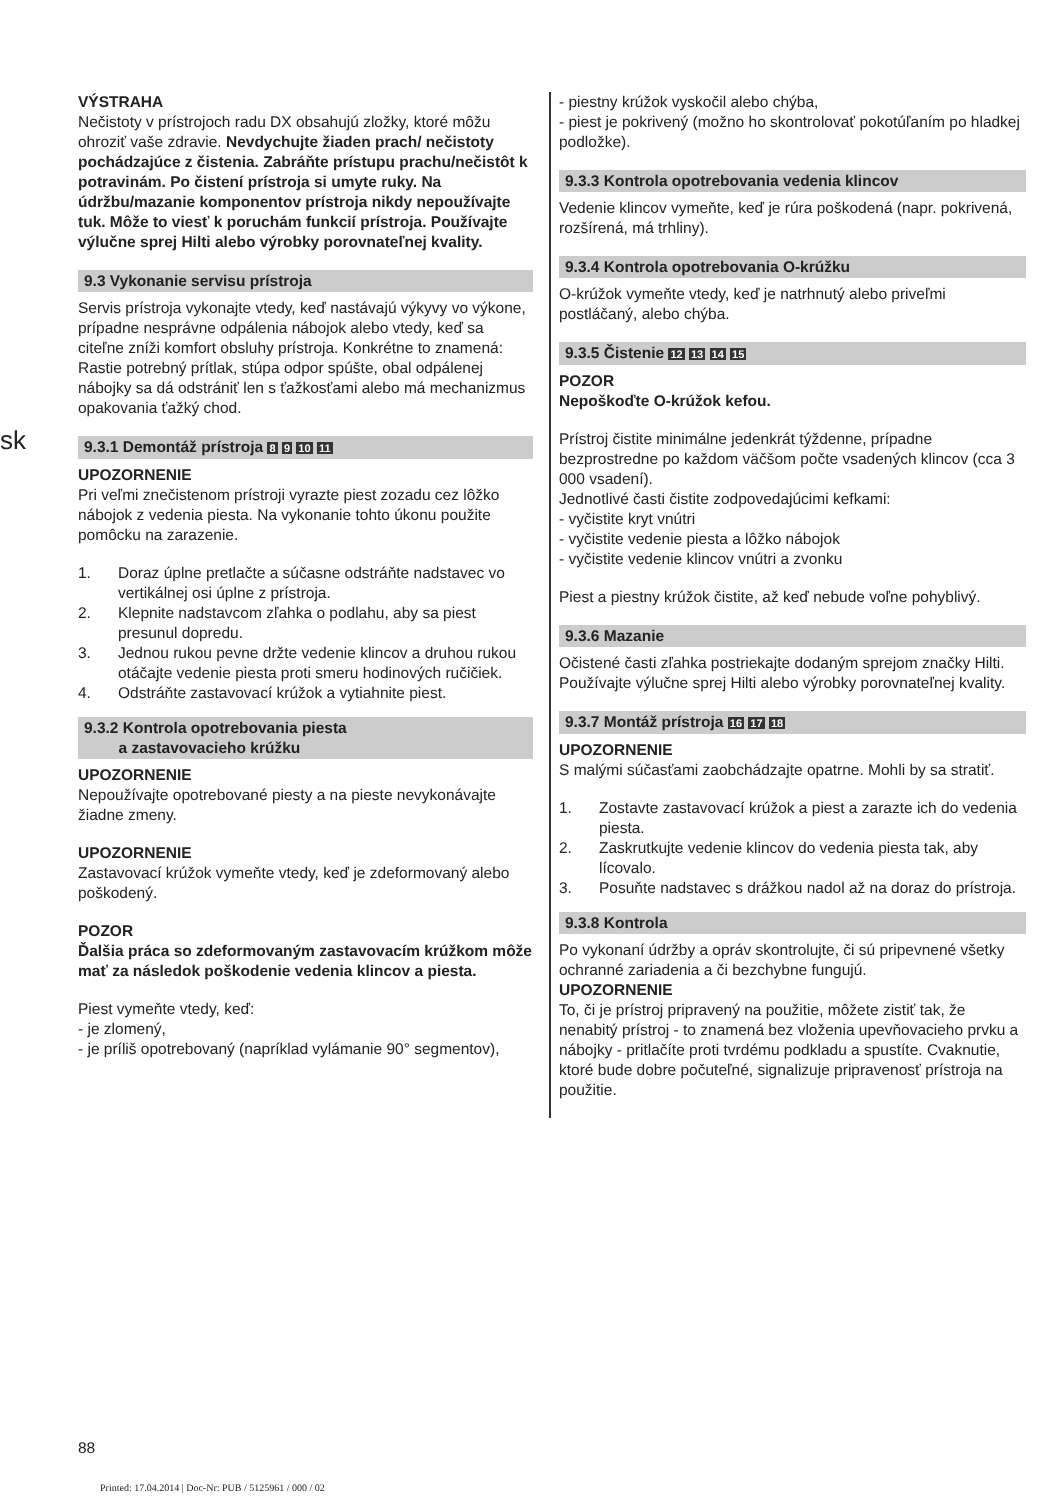sk
VÝSTRAHA
Nečistoty v prístrojoch radu DX obsahujú zložky, ktoré môžu ohroziť vaše zdravie. Nevdychujte žiaden prach/ nečistoty pochádzajúce z čistenia. Zabráňte prístupu prachu/nečistôt k potravinám. Po čistení prístroja si umyte ruky. Na údržbu/mazanie komponentov prístroja nikdy nepoužívajte tuk. Môže to viesť k poruchám funkcií prístroja. Používajte výlučne sprej Hilti alebo výrobky porovnateľnej kvality.
9.3 Vykonanie servisu prístroja
Servis prístroja vykonajte vtedy, keď nastávajú výkyvy vo výkone, prípadne nesprávne odpálenia nábojok alebo vtedy, keď sa citeľne zníži komfort obsluhy prístroja. Konkrétne to znamená: Rastie potrebný prítlak, stúpa odpor spúšte, obal odpálenej nábojky sa dá odstrániť len s ťažkosťami alebo má mechanizmus opakovania ťažký chod.
9.3.1 Demontáž prístroja 8 9 10 11
UPOZORNENIE
Pri veľmi znečistenom prístroji vyrazte piest zozadu cez lôžko nábojok z vedenia piesta. Na vykonanie tohto úkonu použite pomôcku na zarazenie.
1. Doraz úplne pretlačte a súčasne odstráňte nadstavec vo vertikálnej osi úplne z prístroja.
2. Klepnite nadstavcom zľahka o podlahu, aby sa piest presunul dopredu.
3. Jednou rukou pevne držte vedenie klincov a druhou rukou otáčajte vedenie piesta proti smeru hodinových ručičiek.
4. Odstráňte zastavovací krúžok a vytiahnite piest.
9.3.2 Kontrola opotrebovania piesta
a zastavovacieho krúžku
UPOZORNENIE
Nepoužívajte opotrebované piesty a na pieste nevykonávajte žiadne zmeny.
UPOZORNENIE
Zastavovací krúžok vymeňte vtedy, keď je zdeformovaný alebo poškodený.
POZOR
Ďalšia práca so zdeformovaným zastavovacím krúžkom môže mať za následok poškodenie vedenia klincov a piesta.
Piest vymeňte vtedy, keď:
- je zlomený,
- je príliš opotrebovaný (napríklad vylámanie 90° segmentov),
- piestny krúžok vyskočil alebo chýba,
- piest je pokrivený (možno ho skontrolovať pokotúľaním po hladkej podložke).
9.3.3 Kontrola opotrebovania vedenia klincov
Vedenie klincov vymeňte, keď je rúra poškodená (napr. pokrivená, rozšírená, má trhliny).
9.3.4 Kontrola opotrebovania O-krúžku
O-krúžok vymeňte vtedy, keď je natrhnutý alebo priveľmi postláčaný, alebo chýba.
9.3.5 Čistenie 12 13 14 15
POZOR
Nepoškoďte O-krúžok kefou.
Prístroj čistite minimálne jedenkrát týždenne, prípadne bezprostredne po každom väčšom počte vsadených klincov (cca 3 000 vsadení).
Jednotlivé časti čistite zodpovedajúcimi kefkami:
- vyčistite kryt vnútri
- vyčistite vedenie piesta a lôžko nábojok
- vyčistite vedenie klincov vnútri a zvonku
Piest a piestny krúžok čistite, až keď nebude voľne pohyblivý.
9.3.6 Mazanie
Očistené časti zľahka postriekajte dodaným sprejom značky Hilti. Používajte výlučne sprej Hilti alebo výrobky porovnateľnej kvality.
9.3.7 Montáž prístroja 16 17 18
UPOZORNENIE
S malými súčasťami zaobchádzajte opatrne. Mohli by sa stratiť.
1. Zostavte zastavovací krúžok a piest a zarazte ich do vedenia piesta.
2. Zaskrutkujte vedenie klincov do vedenia piesta tak, aby lícovalo.
3. Posuňte nadstavec s drážkou nadol až na doraz do prístroja.
9.3.8 Kontrola
Po vykonaní údržby a opráv skontrolujte, či sú pripevnené všetky ochranné zariadenia a či bezchybne fungujú.
UPOZORNENIE
To, či je prístroj pripravený na použitie, môžete zistiť tak, že nenabitý prístroj - to znamená bez vloženia upevňovacieho prvku a nábojky - pritlačíte proti tvrdému podkladu a spustíte. Cvaknutie, ktoré bude dobre počuteľné, signalizuje pripravenosť prístroja na použitie.
88
Printed: 17.04.2014 | Doc-Nr: PUB / 5125961 / 000 / 02